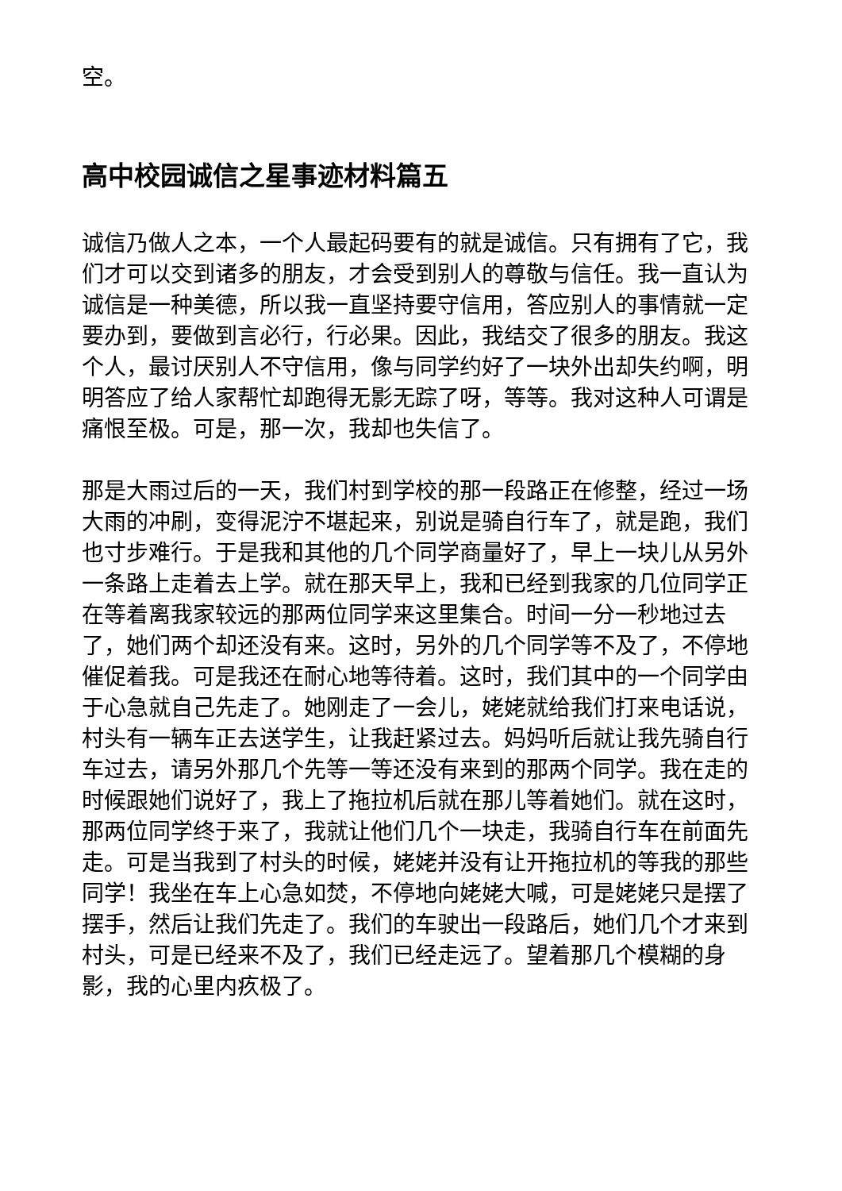空。
高中校园诚信之星事迹材料篇五
诚信乃做人之本，一个人最起码要有的就是诚信。只有拥有了它，我们才可以交到诸多的朋友，才会受到别人的尊敬与信任。我一直认为诚信是一种美德，所以我一直坚持要守信用，答应别人的事情就一定要办到，要做到言必行，行必果。因此，我结交了很多的朋友。我这个人，最讨厌别人不守信用，像与同学约好了一块外出却失约啊，明明答应了给人家帮忙却跑得无影无踪了呀，等等。我对这种人可谓是痛恨至极。可是，那一次，我却也失信了。
那是大雨过后的一天，我们村到学校的那一段路正在修整，经过一场大雨的冲刷，变得泥泞不堪起来，别说是骑自行车了，就是跑，我们也寸步难行。于是我和其他的几个同学商量好了，早上一块儿从另外一条路上走着去上学。就在那天早上，我和已经到我家的几位同学正在等着离我家较远的那两位同学来这里集合。时间一分一秒地过去了，她们两个却还没有来。这时，另外的几个同学等不及了，不停地催促着我。可是我还在耐心地等待着。这时，我们其中的一个同学由于心急就自己先走了。她刚走了一会儿，姥姥就给我们打来电话说，村头有一辆车正去送学生，让我赶紧过去。妈妈听后就让我先骑自行车过去，请另外那几个先等一等还没有来到的那两个同学。我在走的时候跟她们说好了，我上了拖拉机后就在那儿等着她们。就在这时，那两位同学终于来了，我就让他们几个一块走，我骑自行车在前面先走。可是当我到了村头的时候，姥姥并没有让开拖拉机的等我的那些同学！我坐在车上心急如焚，不停地向姥姥大喊，可是姥姥只是摆了摆手，然后让我们先走了。我们的车驶出一段路后，她们几个才来到村头，可是已经来不及了，我们已经走远了。望着那几个模糊的身影，我的心里内疚极了。